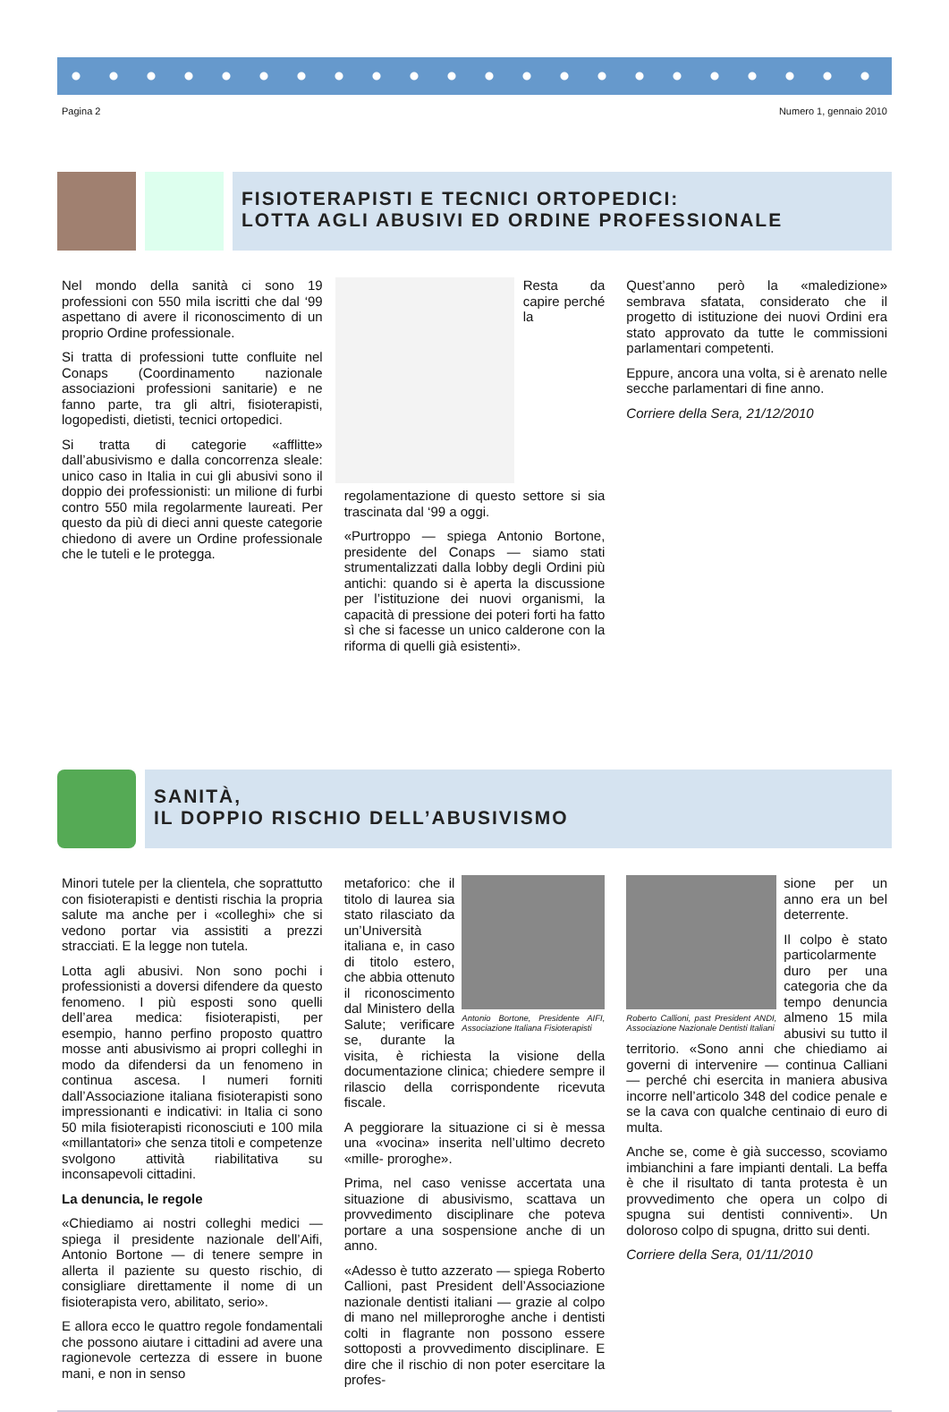Pagina 2 Numero 1, gennaio 2010
FISIOTERAPISTI E TECNICI ORTOPEDICI:
LOTTA AGLI ABUSIVI ED ORDINE PROFESSIONALE
Nel mondo della sanità ci sono 19 professioni con 550 mila iscritti che dal ‘99 aspettano di avere il riconoscimento di un proprio Ordine professionale.
Si tratta di professioni tutte confluite nel Conaps (Coordinamento nazionale associazioni professioni sanitarie) e ne fanno parte, tra gli altri, fisioterapisti, logopedisti, dietisti, tecnici ortopedici.
Si tratta di categorie «afflitte» dall’abusivismo e dalla concorrenza sleale: unico caso in Italia in cui gli abusivi sono il doppio dei professionisti: un milione di furbi contro 550 mila regolarmente laureati. Per questo da più di dieci anni queste categorie chiedono di avere un Ordine professionale che le tuteli e le protegga.
Resta da capire perché la regolamentazione di questo settore si sia trascinata dal ‘99 a oggi.
«Purtroppo — spiega Antonio Bortone, presidente del Conaps — siamo stati strumentalizzati dalla lobby degli Ordini più antichi: quando si è aperta la discussione per l’istituzione dei nuovi organismi, la capacità di pressione dei poteri forti ha fatto sì che si facesse un unico calderone con la riforma di quelli già esistenti».
Quest’anno però la «maledizione» sembrava sfatata, considerato che il progetto di istituzione dei nuovi Ordini era stato approvato da tutte le commissioni parlamentari competenti.
Eppure, ancora una volta, si è arenato nelle secche parlamentari di fine anno.
Corriere della Sera, 21/12/2010
SANITÀ,
IL DOPPIO RISCHIO DELL’ABUSIVISMO
Minori tutele per la clientela, che soprattutto con fisioterapisti e dentisti rischia la propria salute ma anche per i «colleghi» che si vedono portar via assistiti a prezzi stracciati. E la legge non tutela.
Lotta agli abusivi. Non sono pochi i professionisti a doversi difendere da questo fenomeno. I più esposti sono quelli dell’area medica: fisioterapisti, per esempio, hanno perfino proposto quattro mosse anti abusivismo ai propri colleghi in modo da difendersi da un fenomeno in continua ascesa. I numeri forniti dall’Associazione italiana fisioterapisti sono impressionanti e indicativi: in Italia ci sono 50 mila fisioterapisti riconosciuti e 100 mila «millantatori» che senza titoli e competenze svolgono attività riabilitativa su inconsapevoli cittadini.
La denuncia, le regole
«Chiediamo ai nostri colleghi medici — spiega il presidente nazionale dell’Aifi, Antonio Bortone — di tenere sempre in allerta il paziente su questo rischio, di consigliare direttamente il nome di un fisioterapista vero, abilitato, serio».
E allora ecco le quattro regole fondamentali che possono aiutare i cittadini ad avere una ragionevole certezza di essere in buone mani, e non in senso
Antonio Bortone, Presidente AIFI, Associazione Italiana Fisioterapisti
metaforico: che il titolo di laurea sia stato rilasciato da un’Università italiana e, in caso di titolo estero, che abbia ottenuto il riconoscimento dal Ministero della Salute; verificare se, durante la visita, è richiesta la visione della documentazione clinica; chiedere sempre il rilascio della corrispondente ricevuta fiscale.
A peggiorare la situazione ci si è messa una «vocina» inserita nell’ultimo decreto «mille- proroghe».
Prima, nel caso venisse accertata una situazione di abusivismo, scattava un provvedimento disciplinare che poteva portare a una sospensione anche di un anno.
«Adesso è tutto azzerato — spiega Roberto Callioni, past President dell’Associazione nazionale dentisti italiani — grazie al colpo di mano nel milleproroghe anche i dentisti colti in flagrante non possono essere sottoposti a provvedimento disciplinare. E dire che il rischio di non poter esercitare la profes-
Roberto Callioni, past President ANDI, Associazione Nazionale Dentisti Italiani
sione per un anno era un bel deterrente.
Il colpo è stato particolarmente duro per una categoria che da tempo denuncia almeno 15 mila abusivi su tutto il territorio. «Sono anni che chiediamo ai governi di intervenire — continua Calliani — perché chi esercita in maniera abusiva incorre nell’articolo 348 del codice penale e se la cava con qualche centinaio di euro di multa.
Anche se, come è già successo, scoviamo imbianchini a fare impianti dentali. La beffa è che il risultato di tanta protesta è un provvedimento che opera un colpo di spugna sui dentisti conniventi». Un doloroso colpo di spugna, dritto sui denti.
Corriere della Sera, 01/11/2010